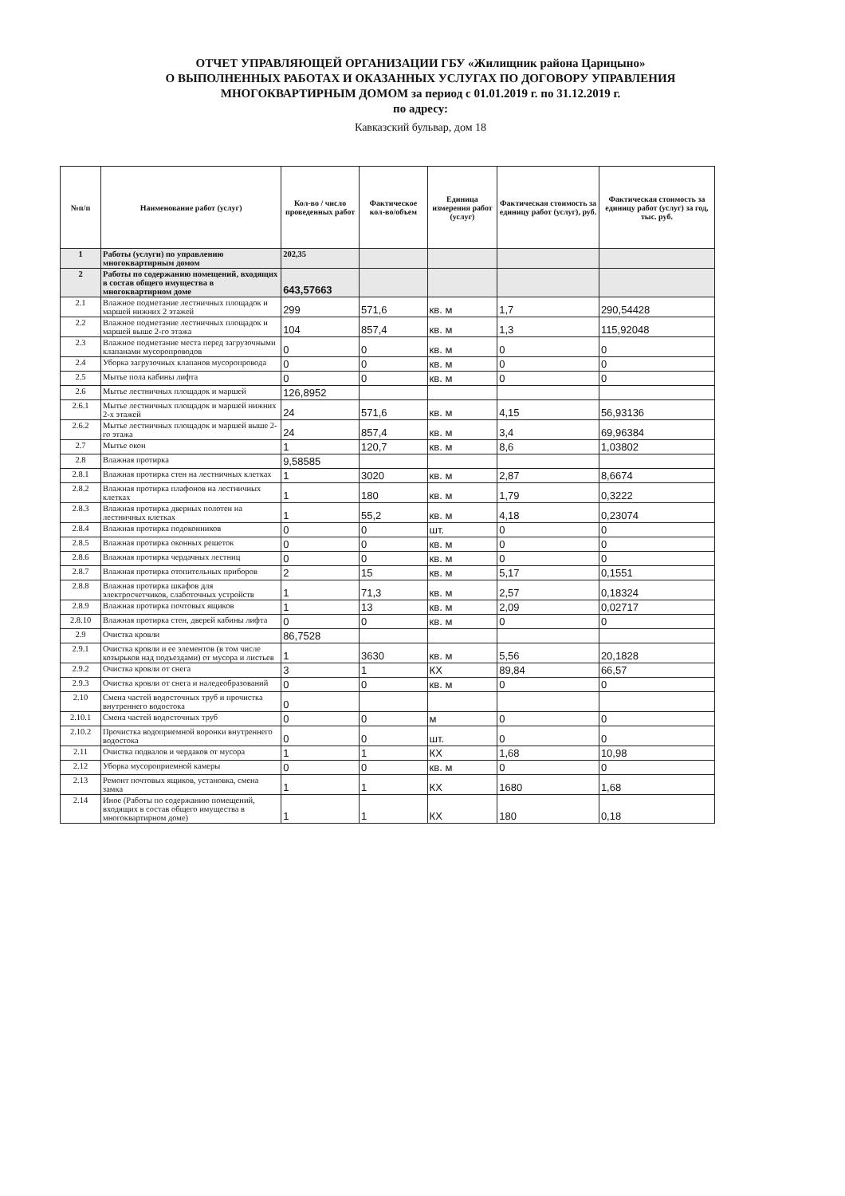ОТЧЕТ УПРАВЛЯЮЩЕЙ ОРГАНИЗАЦИИ ГБУ «Жилищник района Царицыно»
О ВЫПОЛНЕННЫХ РАБОТАХ И ОКАЗАННЫХ УСЛУГАХ ПО ДОГОВОРУ УПРАВЛЕНИЯ
МНОГОКВАРТИРНЫМ ДОМОМ за период с 01.01.2019 г. по 31.12.2019 г.
по адресу:
Кавказский бульвар, дом 18
| №п/п | Наименование работ (услуг) | Кол-во / число проведенных работ | Фактическое кол-во/объем | Единица измерения работ (услуг) | Фактическая стоимость за единицу работ (услуг), руб. | Фактическая стоимость за единицу работ (услуг) за год, тыс. руб. |
| --- | --- | --- | --- | --- | --- | --- |
| 1 | Работы (услуги) по управлению многоквартирным домом | 202,35 | | | | |
| 2 | Работы по содержанию помещений, входящих в состав общего имущества в многоквартирном доме | 643,57663 | | | | |
| 2.1 | Влажное подметание лестничных площадок и маршей нижних 2 этажей | 299 | 571,6 | кв. м | 1,7 | 290,54428 |
| 2.2 | Влажное подметание лестничных площадок и маршей выше 2-го этажа | 104 | 857,4 | кв. м | 1,3 | 115,92048 |
| 2.3 | Влажное подметание места перед загрузочными клапанами мусоропроводов | 0 | 0 | кв. м | 0 | 0 |
| 2.4 | Уборка загрузочных клапанов мусоропровода | 0 | 0 | кв. м | 0 | 0 |
| 2.5 | Мытье пола кабины лифта | 0 | 0 | кв. м | 0 | 0 |
| 2.6 | Мытье лестничных площадок и маршей | 126,8952 | | | | |
| 2.6.1 | Мытье лестничных площадок и маршей нижних 2-х этажей | 24 | 571,6 | кв. м | 4,15 | 56,93136 |
| 2.6.2 | Мытье лестничных площадок и маршей выше 2-го этажа | 24 | 857,4 | кв. м | 3,4 | 69,96384 |
| 2.7 | Мытье окон | 1 | 120,7 | кв. м | 8,6 | 1,03802 |
| 2.8 | Влажная протирка | 9,58585 | | | | |
| 2.8.1 | Влажная протирка стен на лестничных клетках | 1 | 3020 | кв. м | 2,87 | 8,6674 |
| 2.8.2 | Влажная протирка плафонов на лестничных клетках | 1 | 180 | кв. м | 1,79 | 0,3222 |
| 2.8.3 | Влажная протирка дверных полотен на лестничных клетках | 1 | 55,2 | кв. м | 4,18 | 0,23074 |
| 2.8.4 | Влажная протирка подоконников | 0 | 0 | шт. | 0 | 0 |
| 2.8.5 | Влажная протирка оконных решеток | 0 | 0 | кв. м | 0 | 0 |
| 2.8.6 | Влажная протирка чердачных лестниц | 0 | 0 | кв. м | 0 | 0 |
| 2.8.7 | Влажная протирка отопительных приборов | 2 | 15 | кв. м | 5,17 | 0,1551 |
| 2.8.8 | Влажная протирка шкафов для электросчетчиков, слаботочных устройств | 1 | 71,3 | кв. м | 2,57 | 0,18324 |
| 2.8.9 | Влажная протирка почтовых ящиков | 1 | 13 | кв. м | 2,09 | 0,02717 |
| 2.8.10 | Влажная протирка стен, дверей кабины лифта | 0 | 0 | кв. м | 0 | 0 |
| 2.9 | Очистка кровли | 86,7528 | | | | |
| 2.9.1 | Очистка кровли и ее элементов (в том числе козырьков над подъездами) от мусора и листьев | 1 | 3630 | кв. м | 5,56 | 20,1828 |
| 2.9.2 | Очистка кровли от снега | 3 | 1 | КХ | 89,84 | 66,57 |
| 2.9.3 | Очистка кровли от снега и наледеобразований | 0 | 0 | кв. м | 0 | 0 |
| 2.10 | Смена частей водосточных труб и прочистка внутреннего водостока | 0 | | | | |
| 2.10.1 | Смена частей водосточных труб | 0 | 0 | м | 0 | 0 |
| 2.10.2 | Прочистка водоприемной воронки внутреннего водостока | 0 | 0 | шт. | 0 | 0 |
| 2.11 | Очистка подвалов и чердаков от мусора | 1 | 1 | КХ | 1,68 | 10,98 |
| 2.12 | Уборка мусороприемной камеры | 0 | 0 | кв. м | 0 | 0 |
| 2.13 | Ремонт почтовых ящиков, установка, смена замка | 1 | 1 | КХ | 1680 | 1,68 |
| 2.14 | Иное (Работы по содержанию помещений, входящих в состав общего имущества в многоквартирном доме) | 1 | 1 | КХ | 180 | 0,18 |